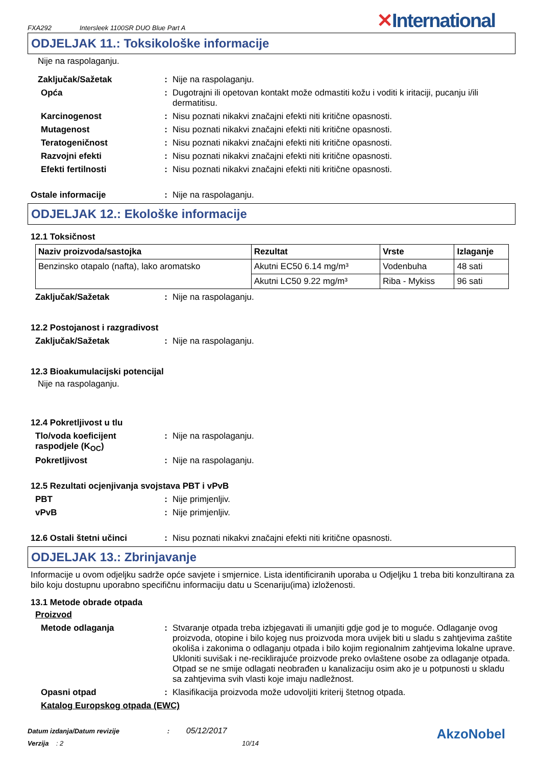FXA292 Intersleek 1100SR DUO Blue Part A ✕International
ODJELJAK 11.: Toksikološke informacije
Nije na raspolaganju.
Zaključak/Sažetak : Nije na raspolaganju.
Opća : Dugotrajni ili opetovan kontakt može odmastiti kožu i voditi k iritaciji, pucanju i/ili dermatitisu.
Karcinogenost : Nisu poznati nikakvi značajni efekti niti kritične opasnosti.
Mutagenost : Nisu poznati nikakvi značajni efekti niti kritične opasnosti.
Teratogeničnost : Nisu poznati nikakvi značajni efekti niti kritične opasnosti.
Razvojni efekti : Nisu poznati nikakvi značajni efekti niti kritične opasnosti.
Efekti fertilnosti : Nisu poznati nikakvi značajni efekti niti kritične opasnosti.
Ostale informacije : Nije na raspolaganju.
ODJELJAK 12.: Ekološke informacije
12.1 Toksičnost
| Naziv proizvoda/sastojka | Rezultat | Vrste | Izlaganje |
| --- | --- | --- | --- |
| Benzinsko otapalo (nafta), lako aromatsko | Akutni EC50 6.14 mg/m³ | Vodenbuha | 48 sati |
| | Akutni LC50 9.22 mg/m³ | Riba - Mykiss | 96 sati |
Zaključak/Sažetak : Nije na raspolaganju.
12.2 Postojanost i razgradivost
Zaključak/Sažetak : Nije na raspolaganju.
12.3 Bioakumulacijski potencijal
Nije na raspolaganju.
12.4 Pokretljivost u tlu
Tlo/voda koeficijent raspodjele (K<sub>OC</sub>)
: Nije na raspolaganju.
Pokretljivost : Nije na raspolaganju.
12.5 Rezultati ocjenjivanja svojstava PBT i vPvB
PBT : Nije primjenljiv.
vPvB : Nije primjenljiv.
12.6 Ostali štetni učinci
: Nisu poznati nikakvi značajni efekti niti kritične opasnosti.
ODJELJAK 13.: Zbrinjavanje
Informacije u ovom odjeljku sadrže opće savjete i smjernice. Lista identificiranih uporaba u Odjeljku 1 treba biti konzultirana za bilo koju dostupnu uporabno specifičnu informaciju datu u Scenariju(ima) izloženosti.
13.1 Metode obrade otpada
Proizvod
Metode odlaganja : Stvaranje otpada treba izbjegavati ili umanjiti gdje god je to moguće. Odlaganje ovog proizvoda, otopine i bilo kojeg nus proizvoda mora uvijek biti u sladu s zahtjevima zaštite okoliša i zakonima o odlaganju otpada i bilo kojim regionalnim zahtjevima lokalne uprave. Ukloniti suvišak i ne-reciklirajuće proizvode preko ovlaštene osobe za odlaganje otpada. Otpad se ne smije odlagati neobrađen u kanalizaciju osim ako je u potpunosti u skladu sa zahtjevima svih vlasti koje imaju nadležnost.
Opasni otpad : Klasifikacija proizvoda može udovoljiti kriterij štetnog otpada.
Katalog Europskog otpada (EWC)
Datum izdanja/Datum revizije : 05/12/2017
Verzija : 2 10/14
AkzoNobel